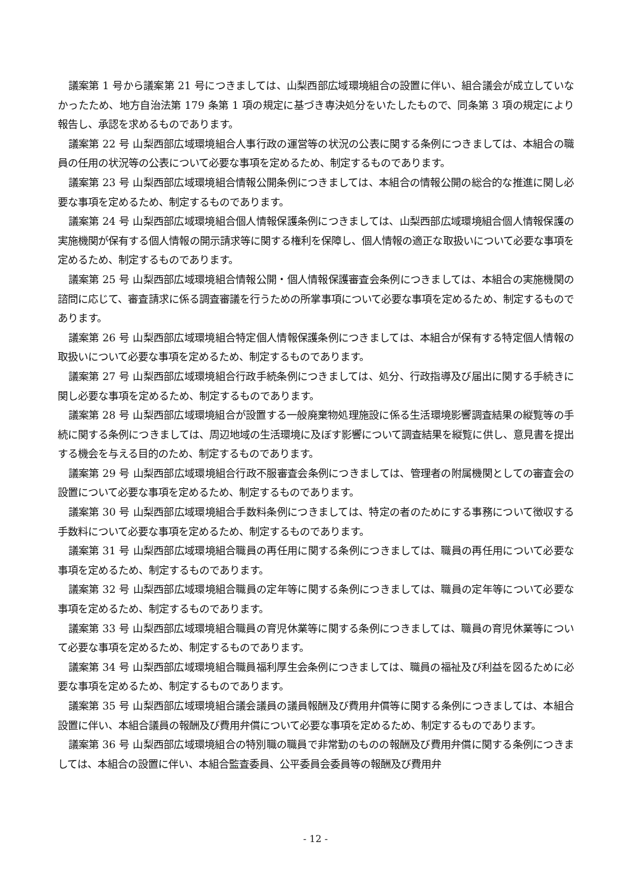議案第 1 号から議案第 21 号につきましては、山梨西部広域環境組合の設置に伴い、組合議会が成立していなかったため、地方自治法第 179 条第 1 項の規定に基づき専決処分をいたしたもので、同条第 3 項の規定により報告し、承認を求めるものであります。
議案第 22 号 山梨西部広域環境組合人事行政の運営等の状況の公表に関する条例につきましては、本組合の職員の任用の状況等の公表について必要な事項を定めるため、制定するものであります。
議案第 23 号 山梨西部広域環境組合情報公開条例につきましては、本組合の情報公開の総合的な推進に関し必要な事項を定めるため、制定するものであります。
議案第 24 号 山梨西部広域環境組合個人情報保護条例につきましては、山梨西部広域環境組合個人情報保護の実施機関が保有する個人情報の開示請求等に関する権利を保障し、個人情報の適正な取扱いについて必要な事項を定めるため、制定するものであります。
議案第 25 号 山梨西部広域環境組合情報公開・個人情報保護審査会条例につきましては、本組合の実施機関の諮問に応じて、審査請求に係る調査審議を行うための所掌事項について必要な事項を定めるため、制定するものであります。
議案第 26 号 山梨西部広域環境組合特定個人情報保護条例につきましては、本組合が保有する特定個人情報の取扱いについて必要な事項を定めるため、制定するものであります。
議案第 27 号 山梨西部広域環境組合行政手続条例につきましては、処分、行政指導及び届出に関する手続きに関し必要な事項を定めるため、制定するものであります。
議案第 28 号 山梨西部広域環境組合が設置する一般廃棄物処理施設に係る生活環境影響調査結果の縦覧等の手続に関する条例につきましては、周辺地域の生活環境に及ぼす影響について調査結果を縦覧に供し、意見書を提出する機会を与える目的のため、制定するものであります。
議案第 29 号 山梨西部広域環境組合行政不服審査会条例につきましては、管理者の附属機関としての審査会の設置について必要な事項を定めるため、制定するものであります。
議案第 30 号 山梨西部広域環境組合手数料条例につきましては、特定の者のためにする事務について徴収する手数料について必要な事項を定めるため、制定するものであります。
議案第 31 号 山梨西部広域環境組合職員の再任用に関する条例につきましては、職員の再任用について必要な事項を定めるため、制定するものであります。
議案第 32 号 山梨西部広域環境組合職員の定年等に関する条例につきましては、職員の定年等について必要な事項を定めるため、制定するものであります。
議案第 33 号 山梨西部広域環境組合職員の育児休業等に関する条例につきましては、職員の育児休業等について必要な事項を定めるため、制定するものであります。
議案第 34 号 山梨西部広域環境組合職員福利厚生会条例につきましては、職員の福祉及び利益を図るために必要な事項を定めるため、制定するものであります。
議案第 35 号 山梨西部広域環境組合議会議員の議員報酬及び費用弁償等に関する条例につきましては、本組合設置に伴い、本組合議員の報酬及び費用弁償について必要な事項を定めるため、制定するものであります。
議案第 36 号 山梨西部広域環境組合の特別職の職員で非常勤のものの報酬及び費用弁償に関する条例につきましては、本組合の設置に伴い、本組合監査委員、公平委員会委員等の報酬及び費用弁
- 12 -